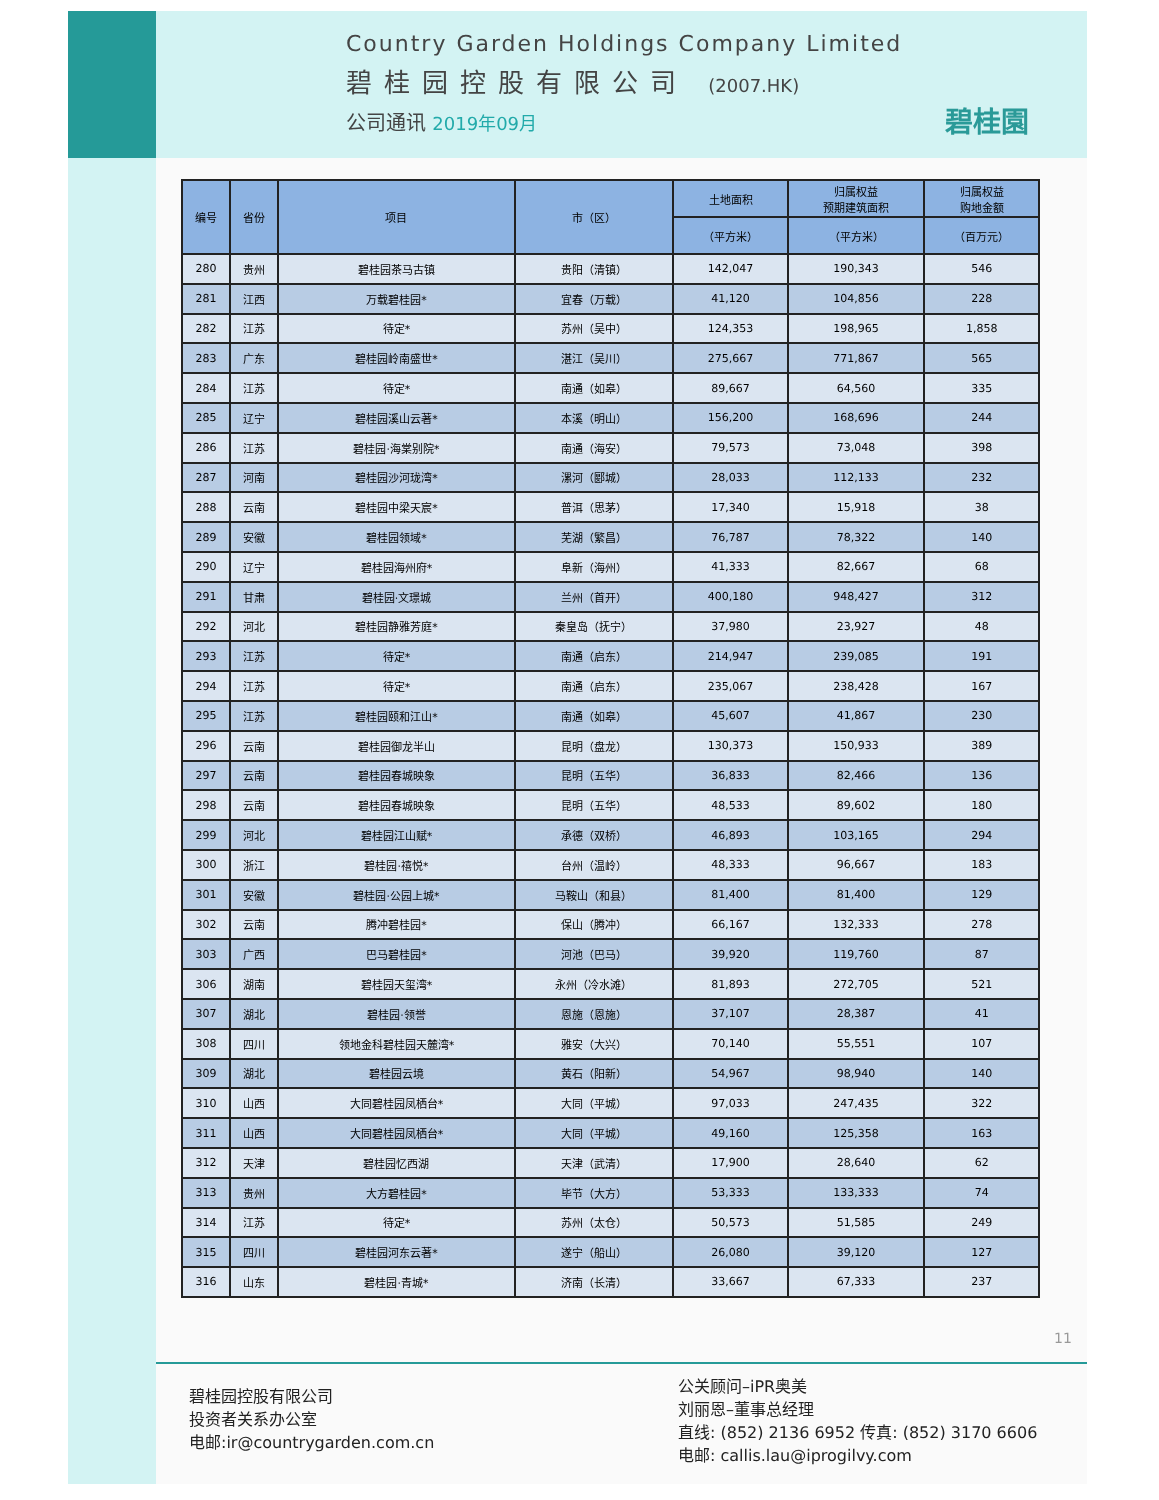Country Garden Holdings Company Limited
碧桂园控股有限公司 (2007.HK)
公司通讯 2019年09月
碧桂園
| 编号 | 省份 | 项目 | 市（区） | 土地面积 | 归属权益 预期建筑面积 | 归属权益 购地金额 |
| --- | --- | --- | --- | --- | --- | --- |
| | | | | （平方米） | （平方米） | （百万元） |
| 280 | 贵州 | 碧桂园茶马古镇 | 贵阳（清镇） | 142,047 | 190,343 | 546 |
| 281 | 江西 | 万载碧桂园* | 宜春（万载） | 41,120 | 104,856 | 228 |
| 282 | 江苏 | 待定* | 苏州（吴中） | 124,353 | 198,965 | 1,858 |
| 283 | 广东 | 碧桂园岭南盛世* | 湛江（吴川） | 275,667 | 771,867 | 565 |
| 284 | 江苏 | 待定* | 南通（如皋） | 89,667 | 64,560 | 335 |
| 285 | 辽宁 | 碧桂园溪山云著* | 本溪（明山） | 156,200 | 168,696 | 244 |
| 286 | 江苏 | 碧桂园·海棠别院* | 南通（海安） | 79,573 | 73,048 | 398 |
| 287 | 河南 | 碧桂园沙河珑湾* | 漯河（郾城） | 28,033 | 112,133 | 232 |
| 288 | 云南 | 碧桂园中梁天宸* | 普洱（思茅） | 17,340 | 15,918 | 38 |
| 289 | 安徽 | 碧桂园领域* | 芜湖（繁昌） | 76,787 | 78,322 | 140 |
| 290 | 辽宁 | 碧桂园海州府* | 阜新（海州） | 41,333 | 82,667 | 68 |
| 291 | 甘肃 | 碧桂园·文璟城 | 兰州（首开） | 400,180 | 948,427 | 312 |
| 292 | 河北 | 碧桂园静雅芳庭* | 秦皇岛（抚宁） | 37,980 | 23,927 | 48 |
| 293 | 江苏 | 待定* | 南通（启东） | 214,947 | 239,085 | 191 |
| 294 | 江苏 | 待定* | 南通（启东） | 235,067 | 238,428 | 167 |
| 295 | 江苏 | 碧桂园颐和江山* | 南通（如皋） | 45,607 | 41,867 | 230 |
| 296 | 云南 | 碧桂园御龙半山 | 昆明（盘龙） | 130,373 | 150,933 | 389 |
| 297 | 云南 | 碧桂园春城映象 | 昆明（五华） | 36,833 | 82,466 | 136 |
| 298 | 云南 | 碧桂园春城映象 | 昆明（五华） | 48,533 | 89,602 | 180 |
| 299 | 河北 | 碧桂园江山赋* | 承德（双桥） | 46,893 | 103,165 | 294 |
| 300 | 浙江 | 碧桂园·禧悦* | 台州（温岭） | 48,333 | 96,667 | 183 |
| 301 | 安徽 | 碧桂园·公园上城* | 马鞍山（和县） | 81,400 | 81,400 | 129 |
| 302 | 云南 | 腾冲碧桂园* | 保山（腾冲） | 66,167 | 132,333 | 278 |
| 303 | 广西 | 巴马碧桂园* | 河池（巴马） | 39,920 | 119,760 | 87 |
| 306 | 湖南 | 碧桂园天玺湾* | 永州（冷水滩） | 81,893 | 272,705 | 521 |
| 307 | 湖北 | 碧桂园·领誉 | 恩施（恩施） | 37,107 | 28,387 | 41 |
| 308 | 四川 | 领地金科碧桂园天麓湾* | 雅安（大兴） | 70,140 | 55,551 | 107 |
| 309 | 湖北 | 碧桂园云境 | 黄石（阳新） | 54,967 | 98,940 | 140 |
| 310 | 山西 | 大同碧桂园凤栖台* | 大同（平城） | 97,033 | 247,435 | 322 |
| 311 | 山西 | 大同碧桂园凤栖台* | 大同（平城） | 49,160 | 125,358 | 163 |
| 312 | 天津 | 碧桂园忆西湖 | 天津（武清） | 17,900 | 28,640 | 62 |
| 313 | 贵州 | 大方碧桂园* | 毕节（大方） | 53,333 | 133,333 | 74 |
| 314 | 江苏 | 待定* | 苏州（太仓） | 50,573 | 51,585 | 249 |
| 315 | 四川 | 碧桂园河东云著* | 遂宁（船山） | 26,080 | 39,120 | 127 |
| 316 | 山东 | 碧桂园·青城* | 济南（长清） | 33,667 | 67,333 | 237 |
11
碧桂园控股有限公司
投资者关系办公室
电邮:ir@countrygarden.com.cn
公关顾问–iPR奥美
刘丽恩–董事总经理
直线: (852) 2136 6952 传真: (852) 3170 6606
电邮: callis.lau@iprogilvy.com